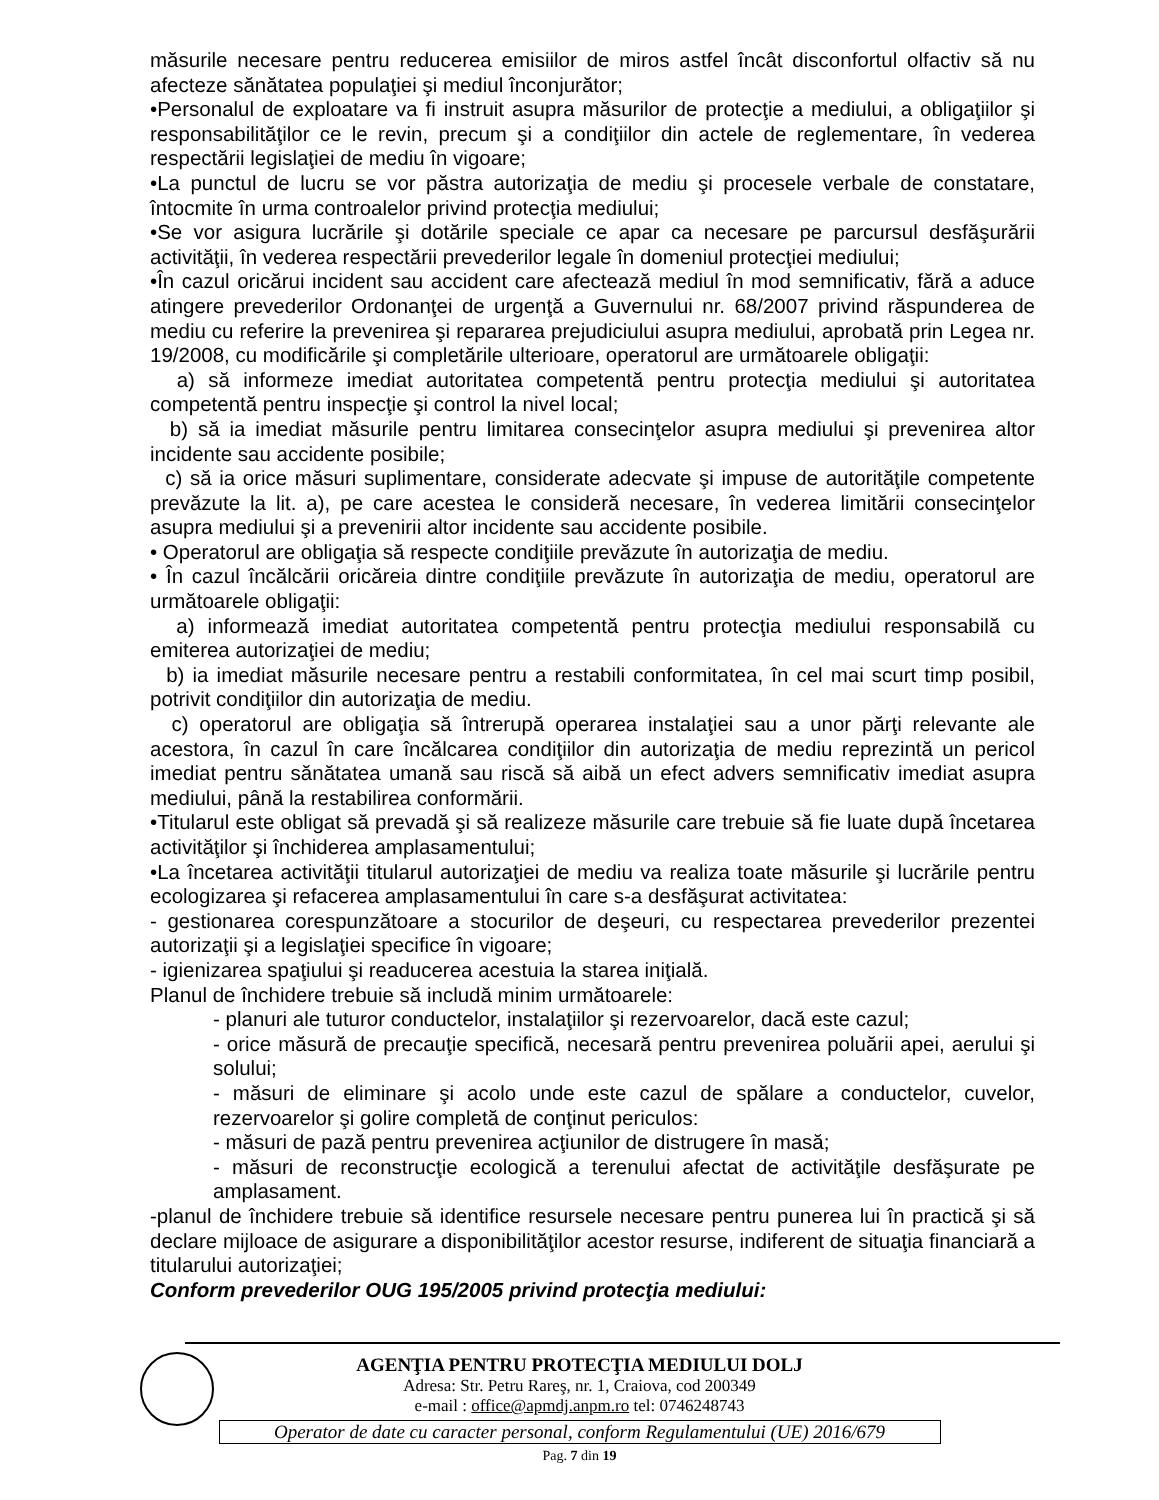măsurile necesare pentru reducerea emisiilor de miros astfel încât disconfortul olfactiv să nu afecteze sănătatea populaţiei şi mediul înconjurător;
•Personalul de exploatare va fi instruit asupra măsurilor de protecţie a mediului, a obligaţiilor şi responsabilităţilor ce le revin, precum şi a condiţiilor din actele de reglementare, în vederea respectării legislaţiei de mediu în vigoare;
•La punctul de lucru se vor păstra autorizaţia de mediu şi procesele verbale de constatare, întocmite în urma controalelor privind protecţia mediului;
•Se vor asigura lucrările şi dotările speciale ce apar ca necesare pe parcursul desfăşurării activităţii, în vederea respectării prevederilor legale în domeniul protecţiei mediului;
•În cazul oricărui incident sau accident care afectează mediul în mod semnificativ, fără a aduce atingere prevederilor Ordonanţei de urgenţă a Guvernului nr. 68/2007 privind răspunderea de mediu cu referire la prevenirea şi repararea prejudiciului asupra mediului, aprobată prin Legea nr. 19/2008, cu modificările şi completările ulterioare, operatorul are următoarele obligaţii:
a) să informeze imediat autoritatea competentă pentru protecţia mediului şi autoritatea competentă pentru inspecţie şi control la nivel local;
b) să ia imediat măsurile pentru limitarea consecinţelor asupra mediului şi prevenirea altor incidente sau accidente posibile;
c) să ia orice măsuri suplimentare, considerate adecvate şi impuse de autorităţile competente prevăzute la lit. a), pe care acestea le consideră necesare, în vederea limitării consecinţelor asupra mediului şi a prevenirii altor incidente sau accidente posibile.
• Operatorul are obligaţia să respecte condiţiile prevăzute în autorizaţia de mediu.
• În cazul încălcării oricăreia dintre condiţiile prevăzute în autorizaţia de mediu, operatorul are următoarele obligaţii:
a) informează imediat autoritatea competentă pentru protecţia mediului responsabilă cu emiterea autorizaţiei de mediu;
b) ia imediat măsurile necesare pentru a restabili conformitatea, în cel mai scurt timp posibil, potrivit condiţiilor din autorizaţia de mediu.
c) operatorul are obligaţia să întrerupă operarea instalaţiei sau a unor părţi relevante ale acestora, în cazul în care încălcarea condiţiilor din autorizaţia de mediu reprezintă un pericol imediat pentru sănătatea umană sau riscă să aibă un efect advers semnificativ imediat asupra mediului, până la restabilirea conformării.
•Titularul este obligat să prevadă şi să realizeze măsurile care trebuie să fie luate după încetarea activităţilor şi închiderea amplasamentului;
•La încetarea activităţii titularul autorizaţiei de mediu va realiza toate măsurile şi lucrările pentru ecologizarea şi refacerea amplasamentului în care s-a desfăşurat activitatea:
- gestionarea corespunzătoare a stocurilor de deşeuri, cu respectarea prevederilor prezentei autorizaţii şi a legislaţiei specifice în vigoare;
- igienizarea spaţiului şi readucerea acestuia la starea iniţială.
Planul de închidere trebuie să includă minim următoarele:
- planuri ale tuturor conductelor, instalaţiilor şi rezervoarelor, dacă este cazul;
- orice măsură de precauţie specifică, necesară pentru prevenirea poluării apei, aerului şi solului;
- măsuri de eliminare şi acolo unde este cazul de spălare a conductelor, cuvelor, rezervoarelor şi golire completă de conţinut periculos:
- măsuri de pază pentru prevenirea acţiunilor de distrugere în masă;
- măsuri de reconstrucţie ecologică a terenului afectat de activităţile desfăşurate pe amplasament.
-planul de închidere trebuie să identifice resursele necesare pentru punerea lui în practică şi să declare mijloace de asigurare a disponibilităţilor acestor resurse, indiferent de situaţia financiară a titularului autorizaţiei;
Conform prevederilor OUG 195/2005 privind protecţia mediului:
AGENŢIA PENTRU PROTECŢIA MEDIULUI DOLJ
Adresa: Str. Petru Rareş, nr. 1, Craiova, cod 200349
e-mail : office@apmdj.anpm.ro tel: 0746248743
Operator de date cu caracter personal, conform Regulamentului (UE) 2016/679
Pag. 7 din 19